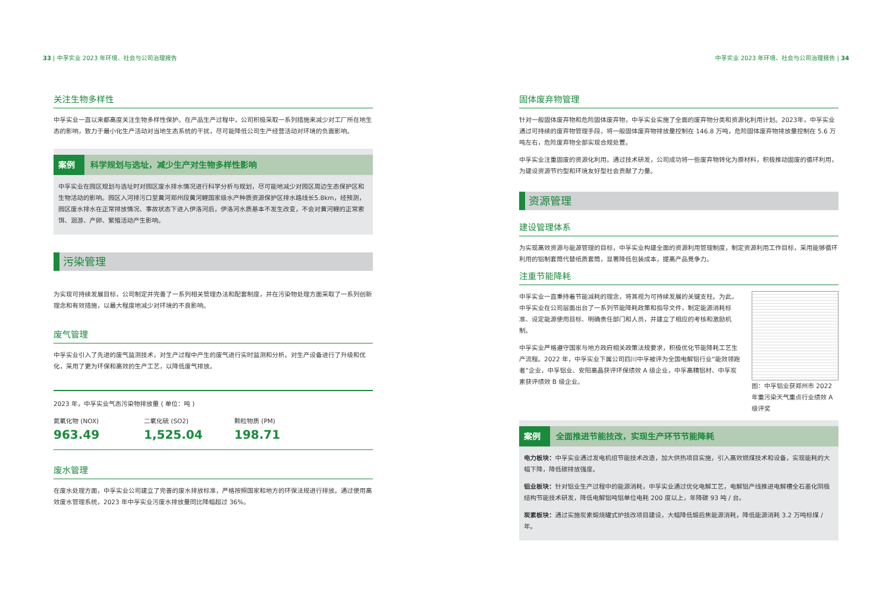33 | 中孚实业 2023 年环境、社会与公司治理报告
关注生物多样性
中孚实业一直以来都高度关注生物多样性保护。在产品生产过程中，公司积极采取一系列措施来减少对工厂所在地生态的影响，致力于最小化生产活动对当地生态系统的干扰，尽可能降低公司生产经营活动对环境的负面影响。
案例 科学规划与选址，减少生产对生物多样性影响
中孚实业在园区规划与选址时对园区废水排水情况进行科学分析与规划，尽可能地减少对园区周边生态保护区和生物活动的影响。园区入河排污口至黄河郑州段黄河鲤国家级水产种质资源保护区排水路线长5.8km，经预测，园区废水排水在正常排放情况、事故状态下进入伊洛河后，伊洛河水质基本不发生改变，不会对黄河鲤的正常索饵、洄游、产卵、繁殖活动产生影响。
污染管理
为实现可持续发展目标，公司制定并完善了一系列相关管理办法和配套制度，并在污染物处理方面采取了一系列创新理念和有效措施，以最大程度地减少对环境的不良影响。
废气管理
中孚实业引入了先进的废气监测技术，对生产过程中产生的废气进行实时监测和分析。对生产设备进行了升级和优化，采用了更为环保和高效的生产工艺，以降低废气排放。
2023 年，中孚实业气态污染物排放量 ( 单位：吨 )
氮氧化物 (NOX)
963.49
二氧化硫 (SO2)
1,525.04
颗粒物质 (PM)
198.71
废水管理
在废水处理方面，中孚实业公司建立了完善的废水排放标准，严格按照国家和地方的环保法规进行排放。通过使用高效废水管理系统，2023 年中孚实业污废水排放量同比降幅超过 36%。
中孚实业 2023 年环境、社会与公司治理报告 | 34
固体废弃物管理
针对一般固体废弃物和危险固体废弃物，中孚实业实施了全面的废弃物分类和资源化利用计划。2023年，中孚实业通过可持续的废弃物管理手段，将一般固体废弃物排放量控制在 146.8 万吨，危险固体废弃物排放量控制在 5.6 万吨左右，危险废弃物全部实现合规处置。
中孚实业注重固废的资源化利用。通过技术研发，公司成功将一些废弃物转化为原材料，积极推动固废的循环利用，为建设资源节约型和环境友好型社会贡献了力量。
资源管理
建设管理体系
为实现高效资源与能源管理的目标，中孚实业构建全面的资源利用管理制度，制定资源利用工作目标，采用能够循环利用的铝制套筒代替纸质套筒，显著降低包装成本，提高产品竞争力。
注重节能降耗
中孚实业一直秉持着节能减耗的理念，将其视为可持续发展的关键支柱。为此，中孚实业在公司层面出台了一系列节能降耗政策和指导文件，制定能源消耗标准、设定能源使用目标、明确责任部门和人员，并建立了相应的考核和激励机制。
中孚实业严格遵守国家与地方政府相关政策法规要求，积极优化节能降耗工艺生产流程。2022 年，中孚实业下属公司四川中孚被评为全国电解铝行业“能效领跑者”企业，中孚铝业、安阳高晶获评环保绩效 A 级企业，中孚高精铝材、中孚炭素获评绩效 B 级企业。
图：中孚铝业获郑州市 2022 年重污染天气重点行业绩效 A 级评奖
案例 全面推进节能技改，实现生产环节节能降耗
电力板块：中孚实业通过发电机组节能技术改造，加大供热项目实施，引入高效燃煤技术和设备，实现能耗的大幅下降，降低碳排放强度。
铝业板块：针对铝业生产过程中的能源消耗，中孚实业通过优化电解工艺，电解铝产线推进电解槽全石墨化阴极结构节能技术研发，降低电解铝吨铝单位电耗 200 度以上，年降碳 93 吨 / 台。
炭素板块：通过实施炭素煅烧罐式炉技改项目建设，大幅降低煅后焦能源消耗，降低能源消耗 3.2 万吨标煤 / 年。